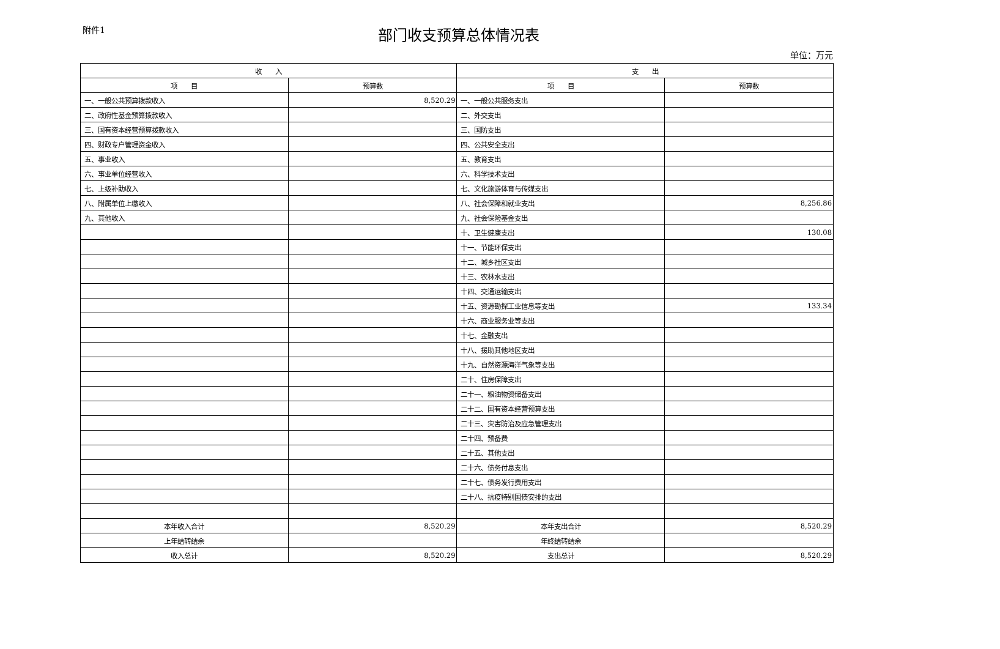附件1
部门收支预算总体情况表
单位：万元
| 收 入 | | 支 出 | |
| --- | --- | --- | --- |
| 项 目 | 预算数 | 项 目 | 预算数 |
| 一、一般公共预算拨款收入 | 8,520.29 | 一、一般公共服务支出 | |
| 二、政府性基金预算拨款收入 | | 二、外交支出 | |
| 三、国有资本经营预算拨款收入 | | 三、国防支出 | |
| 四、财政专户管理资金收入 | | 四、公共安全支出 | |
| 五、事业收入 | | 五、教育支出 | |
| 六、事业单位经营收入 | | 六、科学技术支出 | |
| 七、上级补助收入 | | 七、文化旅游体育与传媒支出 | |
| 八、附属单位上缴收入 | | 八、社会保障和就业支出 | 8,256.86 |
| 九、其他收入 | | 九、社会保险基金支出 | |
| | | 十、卫生健康支出 | 130.08 |
| | | 十一、节能环保支出 | |
| | | 十二、城乡社区支出 | |
| | | 十三、农林水支出 | |
| | | 十四、交通运输支出 | |
| | | 十五、资源勘探工业信息等支出 | 133.34 |
| | | 十六、商业服务业等支出 | |
| | | 十七、金融支出 | |
| | | 十八、援助其他地区支出 | |
| | | 十九、自然资源海洋气象等支出 | |
| | | 二十、住房保障支出 | |
| | | 二十一、粮油物资储备支出 | |
| | | 二十二、国有资本经营预算支出 | |
| | | 二十三、灾害防治及应急管理支出 | |
| | | 二十四、预备费 | |
| | | 二十五、其他支出 | |
| | | 二十六、债务付息支出 | |
| | | 二十七、债务发行费用支出 | |
| | | 二十八、抗疫特别国债安排的支出 | |
| 本年收入合计 | 8,520.29 | 本年支出合计 | 8,520.29 |
| 上年结转结余 | | 年终结转结余 | |
| 收入总计 | 8,520.29 | 支出总计 | 8,520.29 |